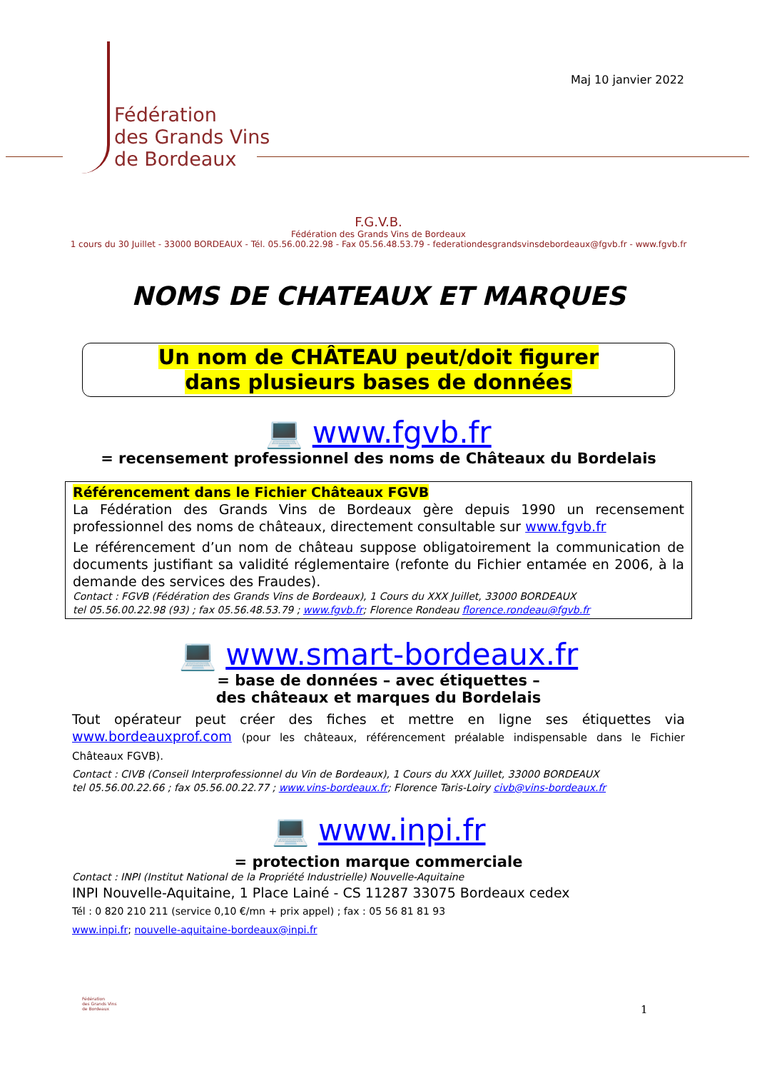Fédération
des Grands Vins
de Bordeaux
Maj 10 janvier 2022
F.G.V.B.
Fédération des Grands Vins de Bordeaux
1 cours du 30 Juillet - 33000 BORDEAUX - Tél. 05.56.00.22.98 - Fax 05.56.48.53.79 - federationdesgrandsvinsdebordeaux@fgvb.fr - www.fgvb.fr
NOMS DE CHATEAUX ET MARQUES
Un nom de CHÂTEAU peut/doit figurer
dans plusieurs bases de données
💻 www.fgvb.fr
= recensement professionnel des noms de Châteaux du Bordelais
Référencement dans le Fichier Châteaux FGVB
La Fédération des Grands Vins de Bordeaux gère depuis 1990 un recensement professionnel des noms de châteaux, directement consultable sur www.fgvb.fr
Le référencement d’un nom de château suppose obligatoirement la communication de documents justifiant sa validité réglementaire (refonte du Fichier entamée en 2006, à la demande des services des Fraudes).
Contact : FGVB (Fédération des Grands Vins de Bordeaux), 1 Cours du XXX Juillet, 33000 BORDEAUX
tel 05.56.00.22.98 (93) ; fax 05.56.48.53.79 ; www.fgvb.fr; Florence Rondeau florence.rondeau@fgvb.fr
💻 www.smart-bordeaux.fr
= base de données – avec étiquettes –
des châteaux et marques du Bordelais
Tout opérateur peut créer des fiches et mettre en ligne ses étiquettes via www.bordeauxprof.com (pour les châteaux, référencement préalable indispensable dans le Fichier Châteaux FGVB).
Contact : CIVB (Conseil Interprofessionnel du Vin de Bordeaux), 1 Cours du XXX Juillet, 33000 BORDEAUX
tel 05.56.00.22.66 ; fax 05.56.00.22.77 ; www.vins-bordeaux.fr; Florence Taris-Loiry civb@vins-bordeaux.fr
💻 www.inpi.fr
= protection marque commerciale
Contact : INPI (Institut National de la Propriété Industrielle) Nouvelle-Aquitaine
INPI Nouvelle-Aquitaine, 1 Place Lainé - CS 11287 33075 Bordeaux cedex
Tél : 0 820 210 211 (service 0,10 €/mn + prix appel) ; fax : 05 56 81 81 93
www.inpi.fr; nouvelle-aquitaine-bordeaux@inpi.fr
Fédération
des Grands Vins
de Bordeaux
1